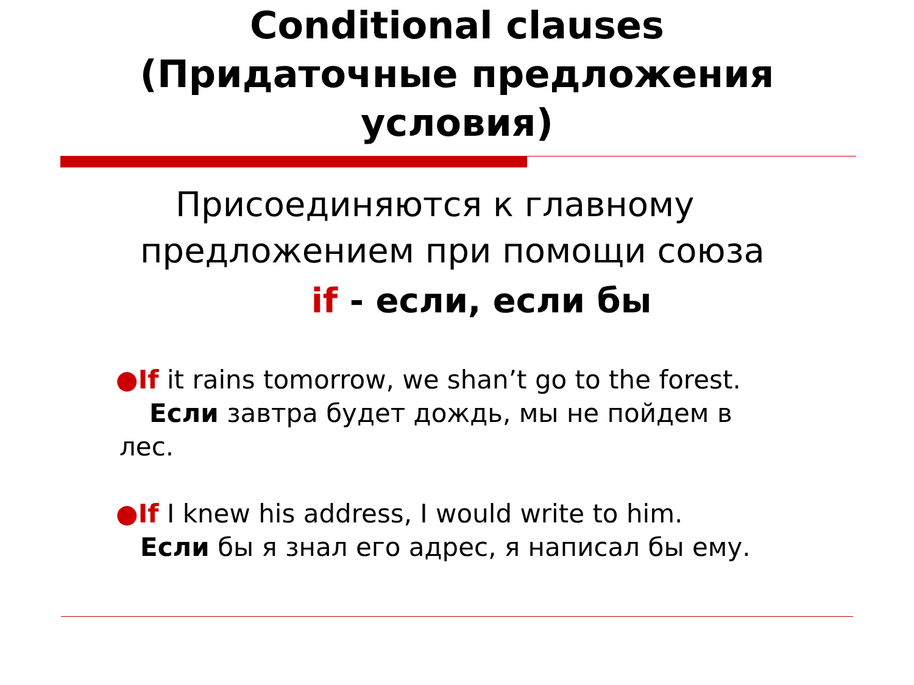Conditional clauses
(Придаточные предложения
условия)
Присоединяются к главному
предложением при помощи союза
if - если, если бы
●If it rains tomorrow, we shan’t go to the forest.
Если завтра будет дождь, мы не пойдем в
лес.
●If I knew his address, I would write to him.
Если бы я знал его адрес, я написал бы ему.